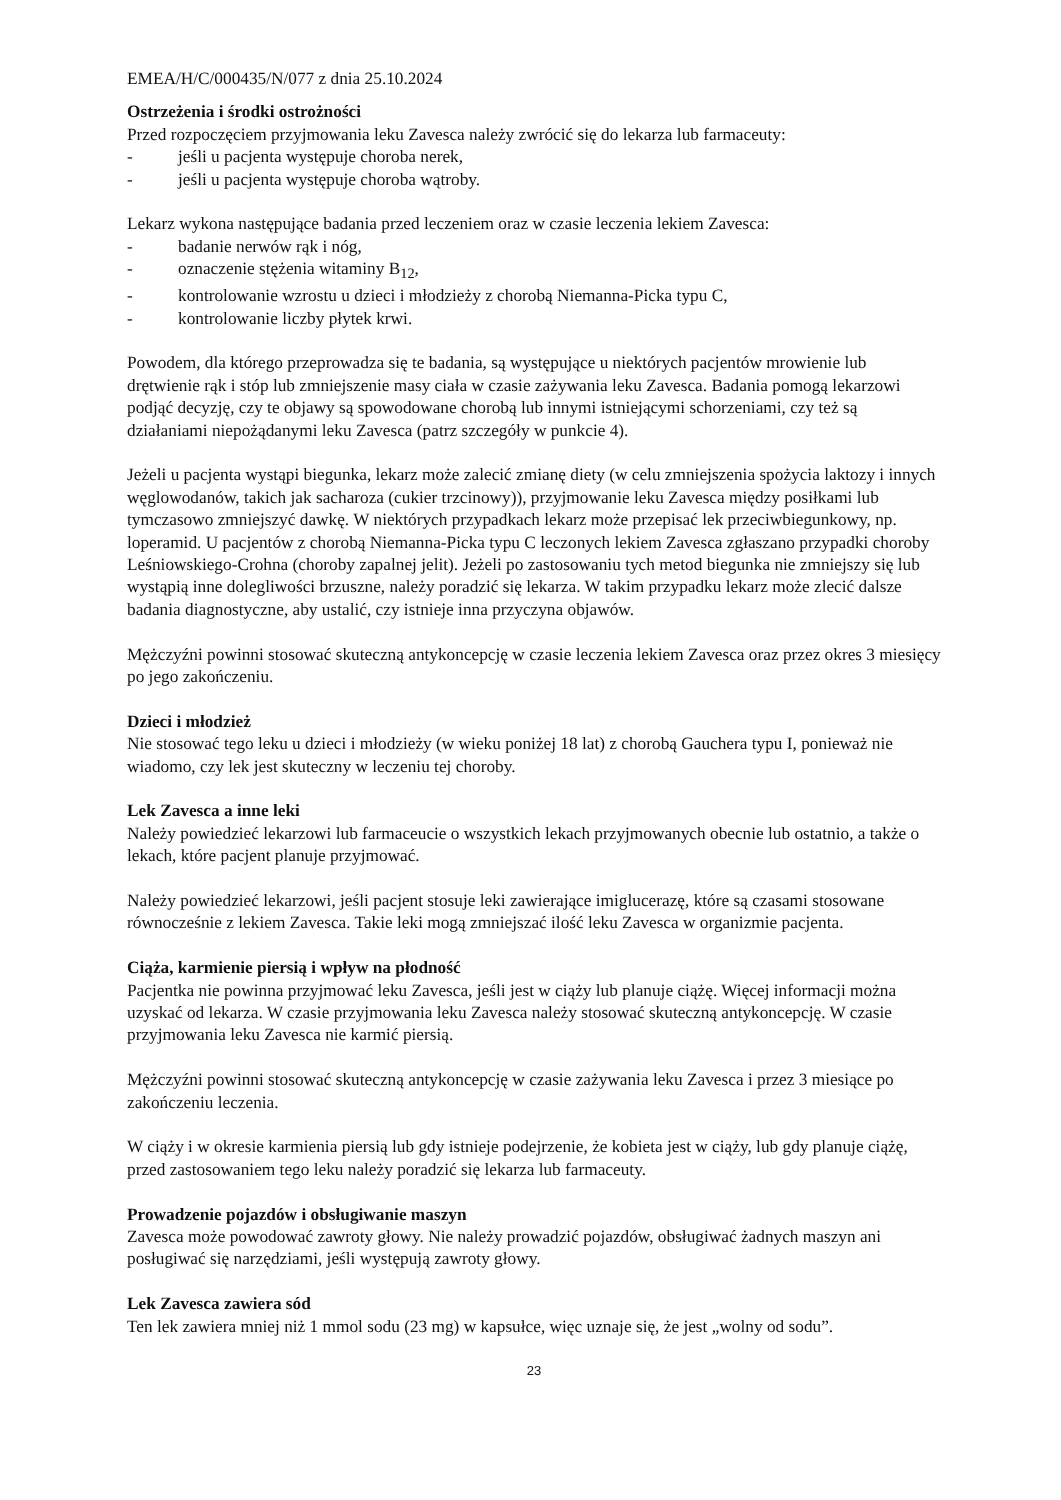EMEA/H/C/000435/N/077 z dnia 25.10.2024
Ostrzeżenia i środki ostrożności
Przed rozpoczęciem przyjmowania leku Zavesca należy zwrócić się do lekarza lub farmaceuty:
- jeśli u pacjenta występuje choroba nerek,
- jeśli u pacjenta występuje choroba wątroby.
Lekarz wykona następujące badania przed leczeniem oraz w czasie leczenia lekiem Zavesca:
- badanie nerwów rąk i nóg,
- oznaczenie stężenia witaminy B<sub>12</sub>,
- kontrolowanie wzrostu u dzieci i młodzieży z chorobą Niemanna-Picka typu C,
- kontrolowanie liczby płytek krwi.
Powodem, dla którego przeprowadza się te badania, są występujące u niektórych pacjentów mrowienie lub drętwienie rąk i stóp lub zmniejszenie masy ciała w czasie zażywania leku Zavesca. Badania pomogą lekarzowi podjąć decyzję, czy te objawy są spowodowane chorobą lub innymi istniejącymi schorzeniami, czy też są działaniami niepożądanymi leku Zavesca (patrz szczegóły w punkcie 4).
Jeżeli u pacjenta wystąpi biegunka, lekarz może zalecić zmianę diety (w celu zmniejszenia spożycia laktozy i innych węglowodanów, takich jak sacharoza (cukier trzcinowy)), przyjmowanie leku Zavesca między posiłkami lub tymczasowo zmniejszyć dawkę. W niektórych przypadkach lekarz może przepisać lek przeciwbiegunkowy, np. loperamid. U pacjentów z chorobą Niemanna-Picka typu C leczonych lekiem Zavesca zgłaszano przypadki choroby Leśniowskiego-Crohna (choroby zapalnej jelit). Jeżeli po zastosowaniu tych metod biegunka nie zmniejszy się lub wystąpią inne dolegliwości brzuszne, należy poradzić się lekarza. W takim przypadku lekarz może zlecić dalsze badania diagnostyczne, aby ustalić, czy istnieje inna przyczyna objawów.
Mężczyźni powinni stosować skuteczną antykoncepcję w czasie leczenia lekiem Zavesca oraz przez okres 3 miesięcy po jego zakończeniu.
Dzieci i młodzież
Nie stosować tego leku u dzieci i młodzieży (w wieku poniżej 18 lat) z chorobą Gauchera typu I, ponieważ nie wiadomo, czy lek jest skuteczny w leczeniu tej choroby.
Lek Zavesca a inne leki
Należy powiedzieć lekarzowi lub farmaceucie o wszystkich lekach przyjmowanych obecnie lub ostatnio, a także o lekach, które pacjent planuje przyjmować.
Należy powiedzieć lekarzowi, jeśli pacjent stosuje leki zawierające imiglucerazę, które są czasami stosowane równocześnie z lekiem Zavesca. Takie leki mogą zmniejszać ilość leku Zavesca w organizmie pacjenta.
Ciąża, karmienie piersią i wpływ na płodność
Pacjentka nie powinna przyjmować leku Zavesca, jeśli jest w ciąży lub planuje ciążę. Więcej informacji można uzyskać od lekarza. W czasie przyjmowania leku Zavesca należy stosować skuteczną antykoncepcję. W czasie przyjmowania leku Zavesca nie karmić piersią.
Mężczyźni powinni stosować skuteczną antykoncepcję w czasie zażywania leku Zavesca i przez 3 miesiące po zakończeniu leczenia.
W ciąży i w okresie karmienia piersią lub gdy istnieje podejrzenie, że kobieta jest w ciąży, lub gdy planuje ciążę, przed zastosowaniem tego leku należy poradzić się lekarza lub farmaceuty.
Prowadzenie pojazdów i obsługiwanie maszyn
Zavesca może powodować zawroty głowy. Nie należy prowadzić pojazdów, obsługiwać żadnych maszyn ani posługiwać się narzędziami, jeśli występują zawroty głowy.
Lek Zavesca zawiera sód
Ten lek zawiera mniej niż 1 mmol sodu (23 mg) w kapsułce, więc uznaje się, że jest „wolny od sodu”.
23